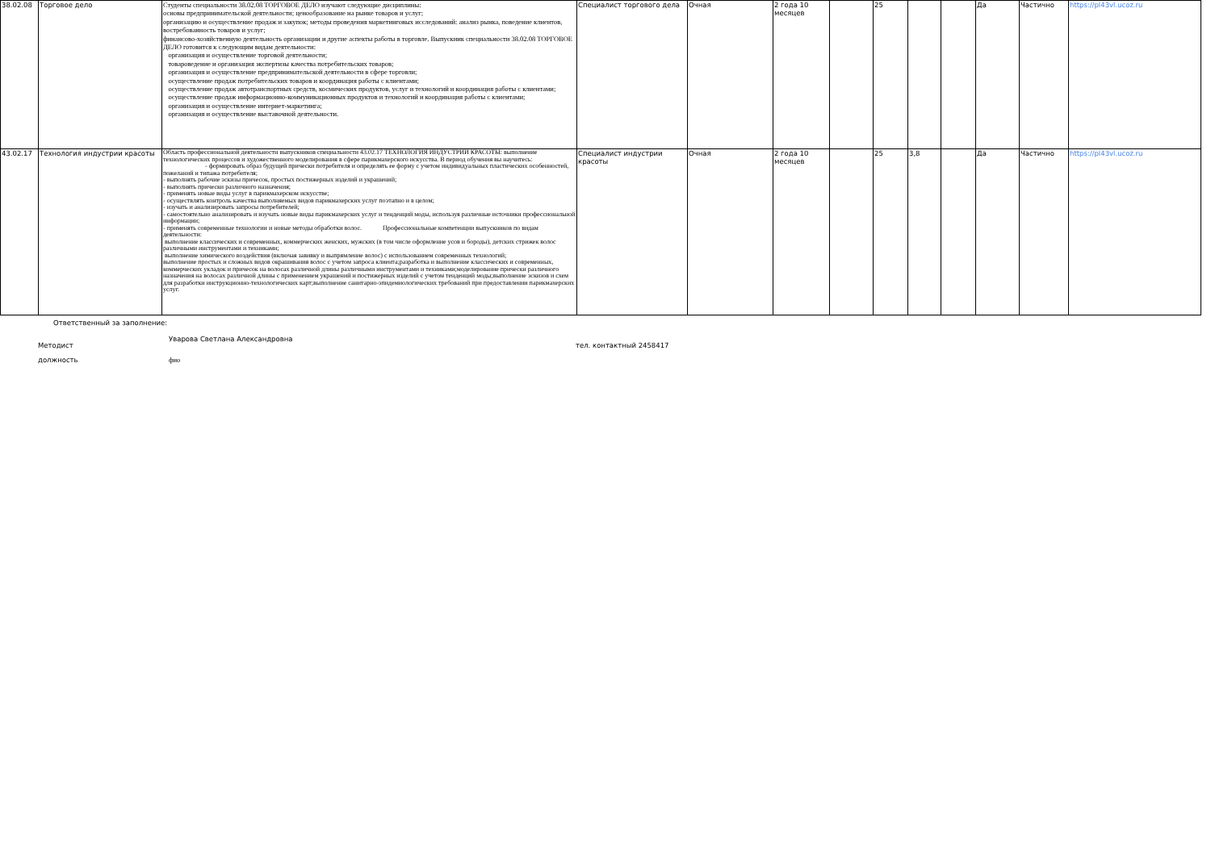| 38.02.08 | Торговое дело | Студенты специальности 38.02.08 ТОРГОВОЕ ДЕЛО изучают следующие дисциплины: основы предпринимательской деятельности; ценообразование на рынке товаров и услуг; организацию и осуществление продаж и закупок; методы проведения маркетинговых исследований: анализ рынка, поведение клиентов, востребованность товаров и услуг; финансово-хозяйственную деятельность организации и другие аспекты работы в торговле. Выпускник специальности 38.02.08 ТОРГОВОЕ ДЕЛО готовится к следующим видам деятельности: организация и осуществление торговой деятельности; товароведение и организация экспертизы качества потребительских товаров; организация и осуществление предпринимательской деятельности в сфере торговли; осуществление продаж потребительских товаров и координация работы с клиентами; осуществление продаж автотранспортных средств, космических продуктов, услуг и технологий и координация работы с клиентами; осуществление продаж информационно-коммуникационных продуктов и технологий и координация работы с клиентами; организация и осуществление интернет-маркетинга; организация и осуществление выставочной деятельности. | Специалист торгового дела | Очная | 2 года 10 месяцев | | 25 | | | Да | Частично | https://pl43vl.ucoz.ru |
| 43.02.17 | Технология индустрии красоты | Область профессиональной деятельности выпускников специальности 43.02.17 ТЕХНОЛОГИЯ ИНДУСТРИИ КРАСОТЫ: выполнение технологических процессов и художественного моделирования в сфере парикмахерского искусства. В период обучения вы научитесь: - формировать образ будущей прически потребителя и определять ее форму с учетом индивидуальных пластических особенностей, пожеланий и типажа потребителя; - выполнять рабочие эскизы причесок, простых постижерных изделий и украшений; - выполнять прически различного назначения; - применять новые виды услуг в парикмахерском искусстве; - осуществлять контроль качества выполняемых видов парикмахерских услуг поэтапно и в целом; - изучать и анализировать запросы потребителей; - самостоятельно анализировать и изучать новые виды парикмахерских услуг и тенденций моды, используя различные источники профессиональной информации; - применять современные технологии и новые методы обработки волос. Профессиональные компетенции выпускников по видам деятельности: выполнение классических и современных, коммерческих женских, мужских (в том числе оформление усов и бороды), детских стрижек волос различными инструментами и техниками; выполнение химического воздействия (включая завивку и выпрямление волос) с использованием современных технологий; выполнение простых и сложных видов окрашивания волос с учетом запроса клиента;разработка и выполнение классических и современных, коммерческих укладок и причесок на волосах различной длины различными инструментами и техниками;моделирование прически различного назначения на волосах различной длины с применением украшений и постижерных изделий с учетом тенденций моды;выполнение эскизов и схем для разработки инструкционно-технологических карт;выполнение санитарно-эпидемиологических требований при предоставлении парикмахерских услуг. | Специалист индустрии красоты | Очная | 2 года 10 месяцев | | 25 | 3,8 | | Да | Частично | https://pl43vl.ucoz.ru |
Ответственный за заполнение:
Методист Уварова Светлана Александровна тел. контактный 2458417
должность фио